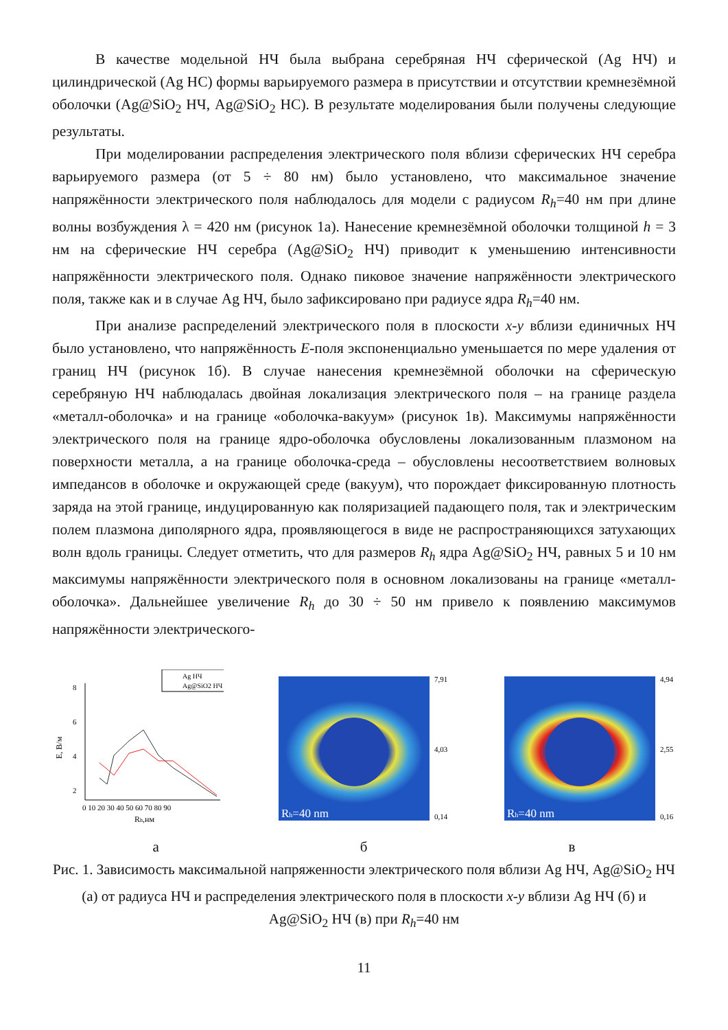В качестве модельной НЧ была выбрана серебряная НЧ сферической (Ag НЧ) и цилиндрической (Ag НС) формы варьируемого размера в присутствии и отсутствии кремнезёмной оболочки (Ag@SiO<sub>2</sub> НЧ, Ag@SiO<sub>2</sub> НС). В результате моделирования были получены следующие результаты.
При моделировании распределения электрического поля вблизи сферических НЧ серебра варьируемого размера (от 5 ÷ 80 нм) было установлено, что максимальное значение напряжённости электрического поля наблюдалось для модели с радиусом R<sub>h</sub>=40 нм при длине волны возбуждения λ = 420 нм (рисунок 1а). Нанесение кремнезёмной оболочки толщиной h = 3 нм на сферические НЧ серебра (Ag@SiO<sub>2</sub> НЧ) приводит к уменьшению интенсивности напряжённости электрического поля. Однако пиковое значение напряжённости электрического поля, также как и в случае Ag НЧ, было зафиксировано при радиусе ядра R<sub>h</sub>=40 нм.
При анализе распределений электрического поля в плоскости x-y вблизи единичных НЧ было установлено, что напряжённость E-поля экспоненциально уменьшается по мере удаления от границ НЧ (рисунок 1б). В случае нанесения кремнезёмной оболочки на сферическую серебряную НЧ наблюдалась двойная локализация электрического поля – на границе раздела «металл-оболочка» и на границе «оболочка-вакуум» (рисунок 1в). Максимумы напряжённости электрического поля на границе ядро-оболочка обусловлены локализованным плазмоном на поверхности металла, а на границе оболочка-среда – обусловлены несоответствием волновых импедансов в оболочке и окружающей среде (вакуум), что порождает фиксированную плотность заряда на этой границе, индуцированную как поляризацией падающего поля, так и электрическим полем плазмона диполярного ядра, проявляющегося в виде не распространяющихся затухающих волн вдоль границы. Следует отметить, что для размеров R<sub>h</sub> ядра Ag@SiO<sub>2</sub> НЧ, равных 5 и 10 нм максимумы напряжённости электрического поля в основном локализованы на границе «металл-оболочка». Дальнейшее увеличение R<sub>h</sub> до 30 ÷ 50 нм привело к появлению максимумов напряжённости электрического-
Ag НЧ
Ag@SiO2 НЧ
8
6
4
2
0 10 20 30 40 50 60 70 80 90
Rh,нм
E, В/м
Rh=40 nm
7,91
4,03
0,14
Rh=40 nm
4,94
2,55
0,16
а б в
Рис. 1. Зависимость максимальной напряженности электрического поля вблизи Ag НЧ, Ag@SiO<sub>2</sub> НЧ (а) от радиуса НЧ и распределения электрического поля в плоскости x-y вблизи Ag НЧ (б) и Ag@SiO<sub>2</sub> НЧ (в) при R<sub>h</sub>=40 нм
11